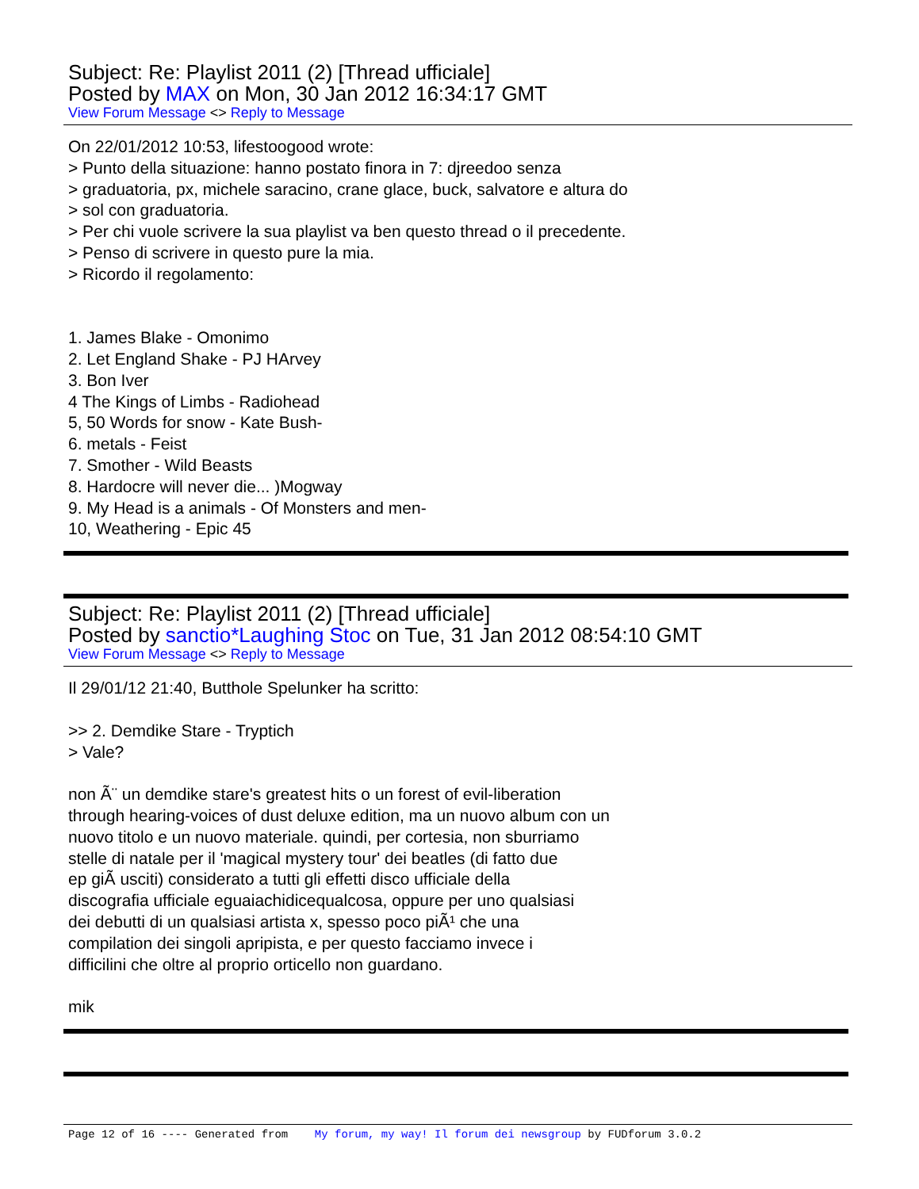Subject: Re: Playlist 2011 (2) [Thread ufficiale]
Posted by MAX on Mon, 30 Jan 2012 16:34:17 GMT
View Forum Message <> Reply to Message
On 22/01/2012 10:53, lifestoogood wrote:
> Punto della situazione: hanno postato finora in 7: djreedoo senza
> graduatoria, px, michele saracino, crane glace, buck, salvatore e altura do
> sol con graduatoria.
> Per chi vuole scrivere la sua playlist va ben questo thread o il precedente.
> Penso di scrivere in questo pure la mia.
> Ricordo il regolamento:
1. James Blake - Omonimo
2. Let England Shake - PJ HArvey
3. Bon Iver
4 The Kings of Limbs - Radiohead
5, 50 Words for snow - Kate Bush-
6. metals - Feist
7. Smother - Wild Beasts
8. Hardocre will never die... )Mogway
9. My Head is a animals - Of Monsters and men-
10, Weathering - Epic 45
Subject: Re: Playlist 2011 (2) [Thread ufficiale]
Posted by sanctio*Laughing Stoc on Tue, 31 Jan 2012 08:54:10 GMT
View Forum Message <> Reply to Message
Il 29/01/12 21:40, Butthole Spelunker ha scritto:
>> 2. Demdike Stare - Tryptich
> Vale?
non Ã¨ un demdike stare's greatest hits o un forest of evil-liberation
through hearing-voices of dust deluxe edition, ma un nuovo album con un
nuovo titolo e un nuovo materiale. quindi, per cortesia, non sburriamo
stelle di natale per il 'magical mystery tour' dei beatles (di fatto due
ep giÃ usciti) considerato a tutti gli effetti disco ufficiale della
discografia ufficiale eguaiachidicequalcosa, oppure per uno qualsiasi
dei debutti di un qualsiasi artista x, spesso poco piÃ¹ che una
compilation dei singoli apripista, e per questo facciamo invece i
difficilini che oltre al proprio orticello non guardano.
mik
Page 12 of 16 ---- Generated from My forum, my way! Il forum dei newsgroup by FUDforum 3.0.2